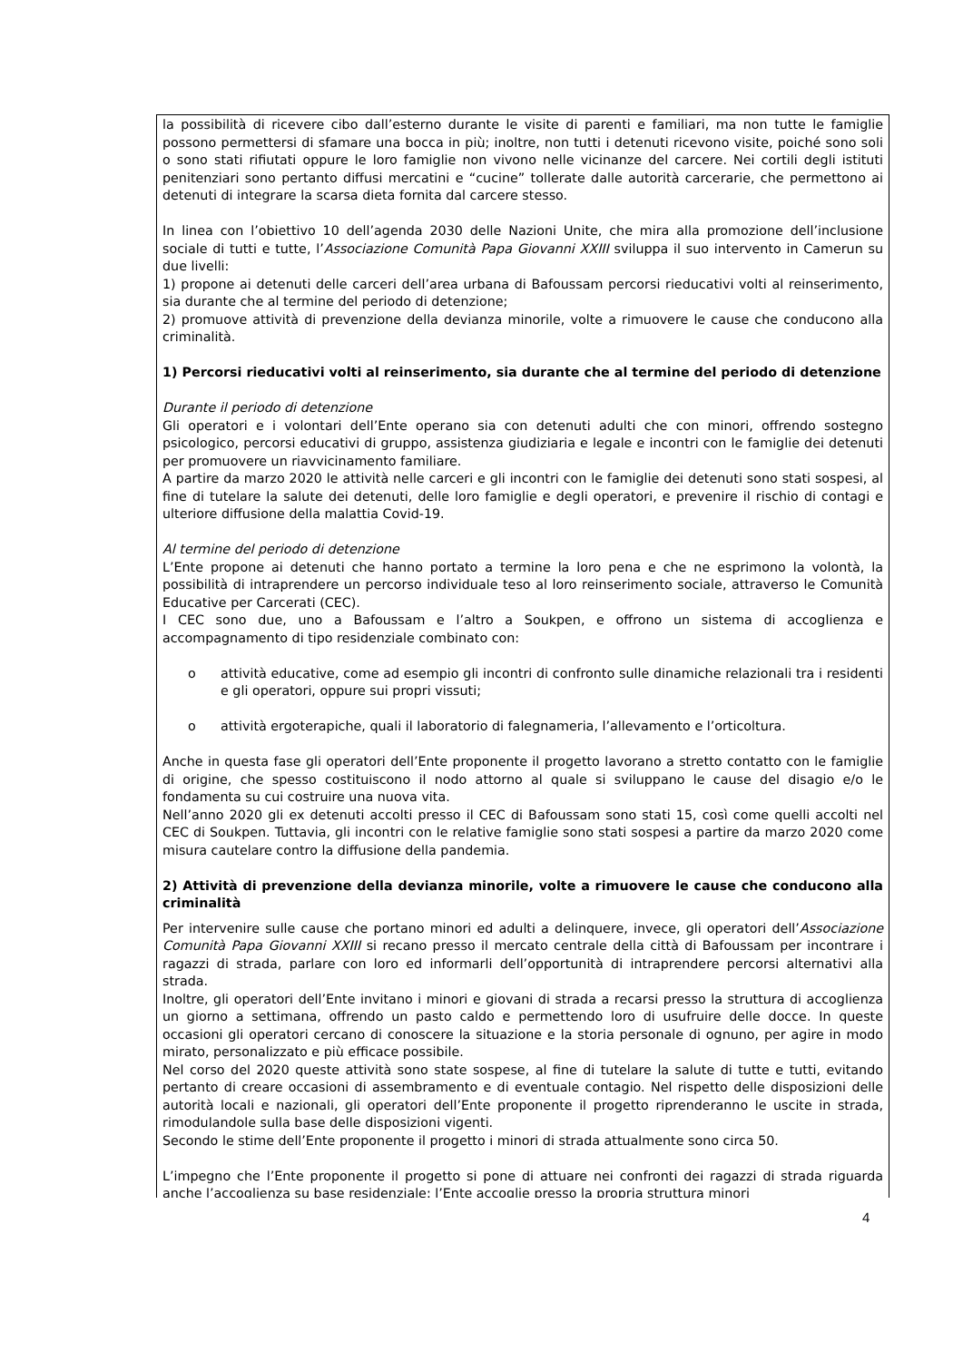la possibilità di ricevere cibo dall’esterno durante le visite di parenti e familiari, ma non tutte le famiglie possono permettersi di sfamare una bocca in più; inoltre, non tutti i detenuti ricevono visite, poiché sono soli o sono stati rifiutati oppure le loro famiglie non vivono nelle vicinanze del carcere. Nei cortili degli istituti penitenziari sono pertanto diffusi mercatini e “cucine” tollerate dalle autorità carcerarie, che permettono ai detenuti di integrare la scarsa dieta fornita dal carcere stesso.
In linea con l’obiettivo 10 dell’agenda 2030 delle Nazioni Unite, che mira alla promozione dell’inclusione sociale di tutti e tutte, l’Associazione Comunità Papa Giovanni XXIII sviluppa il suo intervento in Camerun su due livelli:
1) propone ai detenuti delle carceri dell’area urbana di Bafoussam percorsi rieducativi volti al reinserimento, sia durante che al termine del periodo di detenzione;
2) promuove attività di prevenzione della devianza minorile, volte a rimuovere le cause che conducono alla criminalità.
1) Percorsi rieducativi volti al reinserimento, sia durante che al termine del periodo di detenzione
Durante il periodo di detenzione
Gli operatori e i volontari dell’Ente operano sia con detenuti adulti che con minori, offrendo sostegno psicologico, percorsi educativi di gruppo, assistenza giudiziaria e legale e incontri con le famiglie dei detenuti per promuovere un riavvicinamento familiare.
A partire da marzo 2020 le attività nelle carceri e gli incontri con le famiglie dei detenuti sono stati sospesi, al fine di tutelare la salute dei detenuti, delle loro famiglie e degli operatori, e prevenire il rischio di contagi e ulteriore diffusione della malattia Covid-19.
Al termine del periodo di detenzione
L’Ente propone ai detenuti che hanno portato a termine la loro pena e che ne esprimono la volontà, la possibilità di intraprendere un percorso individuale teso al loro reinserimento sociale, attraverso le Comunità Educative per Carcerati (CEC).
I CEC sono due, uno a Bafoussam e l’altro a Soukpen, e offrono un sistema di accoglienza e accompagnamento di tipo residenziale combinato con:
o attività educative, come ad esempio gli incontri di confronto sulle dinamiche relazionali tra i residenti e gli operatori, oppure sui propri vissuti;
o attività ergoterapiche, quali il laboratorio di falegnameria, l’allevamento e l’orticoltura.
Anche in questa fase gli operatori dell’Ente proponente il progetto lavorano a stretto contatto con le famiglie di origine, che spesso costituiscono il nodo attorno al quale si sviluppano le cause del disagio e/o le fondamenta su cui costruire una nuova vita.
Nell’anno 2020 gli ex detenuti accolti presso il CEC di Bafoussam sono stati 15, così come quelli accolti nel CEC di Soukpen. Tuttavia, gli incontri con le relative famiglie sono stati sospesi a partire da marzo 2020 come misura cautelare contro la diffusione della pandemia.
2) Attività di prevenzione della devianza minorile, volte a rimuovere le cause che conducono alla criminalità
Per intervenire sulle cause che portano minori ed adulti a delinquere, invece, gli operatori dell’Associazione Comunità Papa Giovanni XXIII si recano presso il mercato centrale della città di Bafoussam per incontrare i ragazzi di strada, parlare con loro ed informarli dell’opportunità di intraprendere percorsi alternativi alla strada.
Inoltre, gli operatori dell’Ente invitano i minori e giovani di strada a recarsi presso la struttura di accoglienza un giorno a settimana, offrendo un pasto caldo e permettendo loro di usufruire delle docce. In queste occasioni gli operatori cercano di conoscere la situazione e la storia personale di ognuno, per agire in modo mirato, personalizzato e più efficace possibile.
Nel corso del 2020 queste attività sono state sospese, al fine di tutelare la salute di tutte e tutti, evitando pertanto di creare occasioni di assembramento e di eventuale contagio. Nel rispetto delle disposizioni delle autorità locali e nazionali, gli operatori dell’Ente proponente il progetto riprenderanno le uscite in strada, rimodulandole sulla base delle disposizioni vigenti.
Secondo le stime dell’Ente proponente il progetto i minori di strada attualmente sono circa 50.
L’impegno che l’Ente proponente il progetto si pone di attuare nei confronti dei ragazzi di strada riguarda anche l’accoglienza su base residenziale: l’Ente accoglie presso la propria struttura minori
4